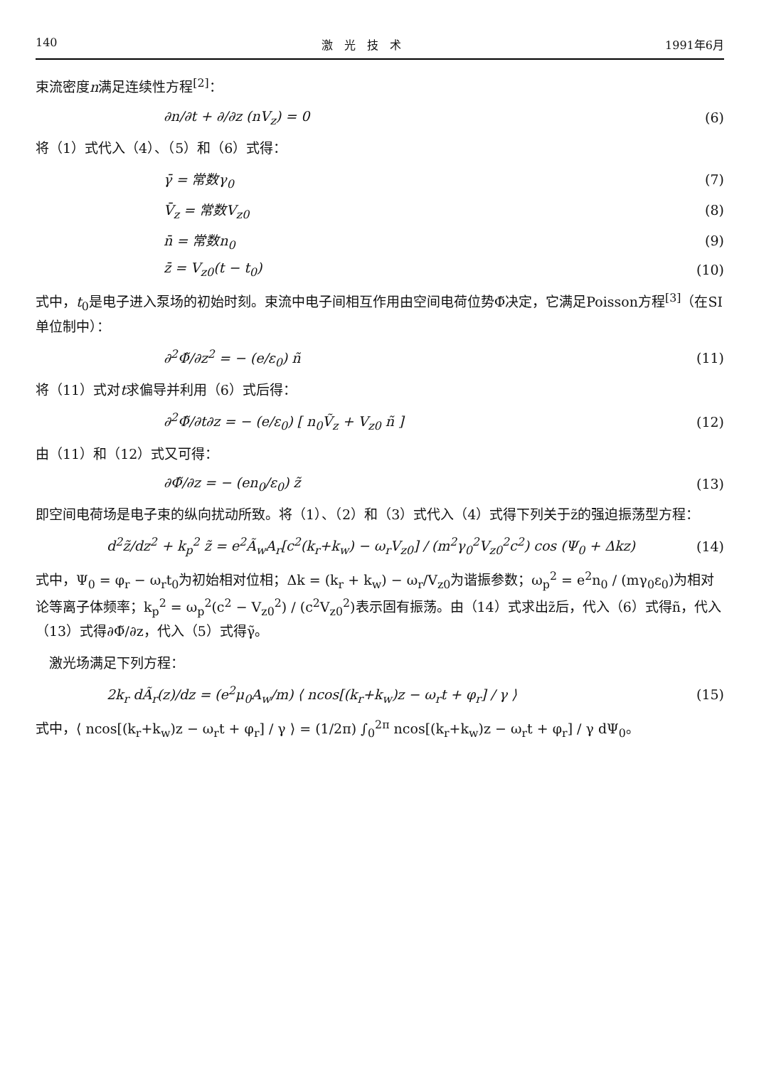140 激　光　技　术 1991年6月
束流密度n满足连续性方程<sup>[2]</sup>：
∂n/∂t + ∂/∂z (nV<sub>z</sub>) = 0 (6)
将（1）式代入（4）、（5）和（6）式得：
γ̄ = 常数γ<sub>0</sub> (7)
V̄<sub>z</sub> = 常数V<sub>z0</sub> (8)
n̄ = 常数n<sub>0</sub> (9)
z̄ = V<sub>z0</sub>(t − t<sub>0</sub>) (10)
式中，t<sub>0</sub>是电子进入泵场的初始时刻。束流中电子间相互作用由空间电荷位势Φ̃决定，它满足Poisson方程<sup>[3]</sup>（在SI单位制中）：
∂<sup>2</sup>Φ̃/∂z<sup>2</sup> = − (e/ε<sub>0</sub>) ñ (11)
将（11）式对t求偏导并利用（6）式后得：
∂<sup>2</sup>Φ̃/∂t∂z = − (e/ε<sub>0</sub>) [ n<sub>0</sub>Ṽ<sub>z</sub> + V<sub>z0</sub> ñ ] (12)
由（11）和（12）式又可得：
∂Φ̃/∂z = − (en<sub>0</sub>/ε<sub>0</sub>) z̃ (13)
即空间电荷场是电子束的纵向扰动所致。将（1）、（2）和（3）式代入（4）式得下列关于z̃的强迫振荡型方程：
d<sup>2</sup>z̃/dz<sup>2</sup> + k<sub>p</sub><sup>2</sup> z̃ = e<sup>2</sup>Ã<sub>w</sub>A<sub>r</sub>[c<sup>2</sup>(k<sub>r</sub>+k<sub>w</sub>) − ω<sub>r</sub>V<sub>z0</sub>] / (m<sup>2</sup>γ<sub>0</sub><sup>2</sup>V<sub>z0</sub><sup>2</sup>c<sup>2</sup>) cos (Ψ<sub>0</sub> + Δkz) (14)
式中，Ψ<sub>0</sub> = φ<sub>r</sub> − ω<sub>r</sub>t<sub>0</sub>为初始相对位相；Δk = (k<sub>r</sub> + k<sub>w</sub>) − ω<sub>r</sub>/V<sub>z0</sub>为谐振参数；ω<sub>p</sub><sup>2</sup> = e<sup>2</sup>n<sub>0</sub> / (mγ<sub>0</sub>ε<sub>0</sub>)为相对论等离子体频率；k<sub>p</sub><sup>2</sup> = ω<sub>p</sub><sup>2</sup>(c<sup>2</sup> − V<sub>z0</sub><sup>2</sup>) / (c<sup>2</sup>V<sub>z0</sub><sup>2</sup>)表示固有振荡。由（14）式求出z̃后，代入（6）式得ñ，代入（13）式得∂Φ̃/∂z，代入（5）式得γ̃。
　激光场满足下列方程：
2k<sub>r</sub> dÃ<sub>r</sub>(z)/dz = (e<sup>2</sup>μ<sub>0</sub>A<sub>w</sub>/m) ⟨ ncos[(k<sub>r</sub>+k<sub>w</sub>)z − ω<sub>r</sub>t + φ<sub>r</sub>] / γ ⟩ (15)
式中，⟨ ncos[(k<sub>r</sub>+k<sub>w</sub>)z − ω<sub>r</sub>t + φ<sub>r</sub>] / γ ⟩ = (1/2π) ∫<sub>0</sub><sup>2π</sup> ncos[(k<sub>r</sub>+k<sub>w</sub>)z − ω<sub>r</sub>t + φ<sub>r</sub>] / γ dΨ<sub>0</sub>。